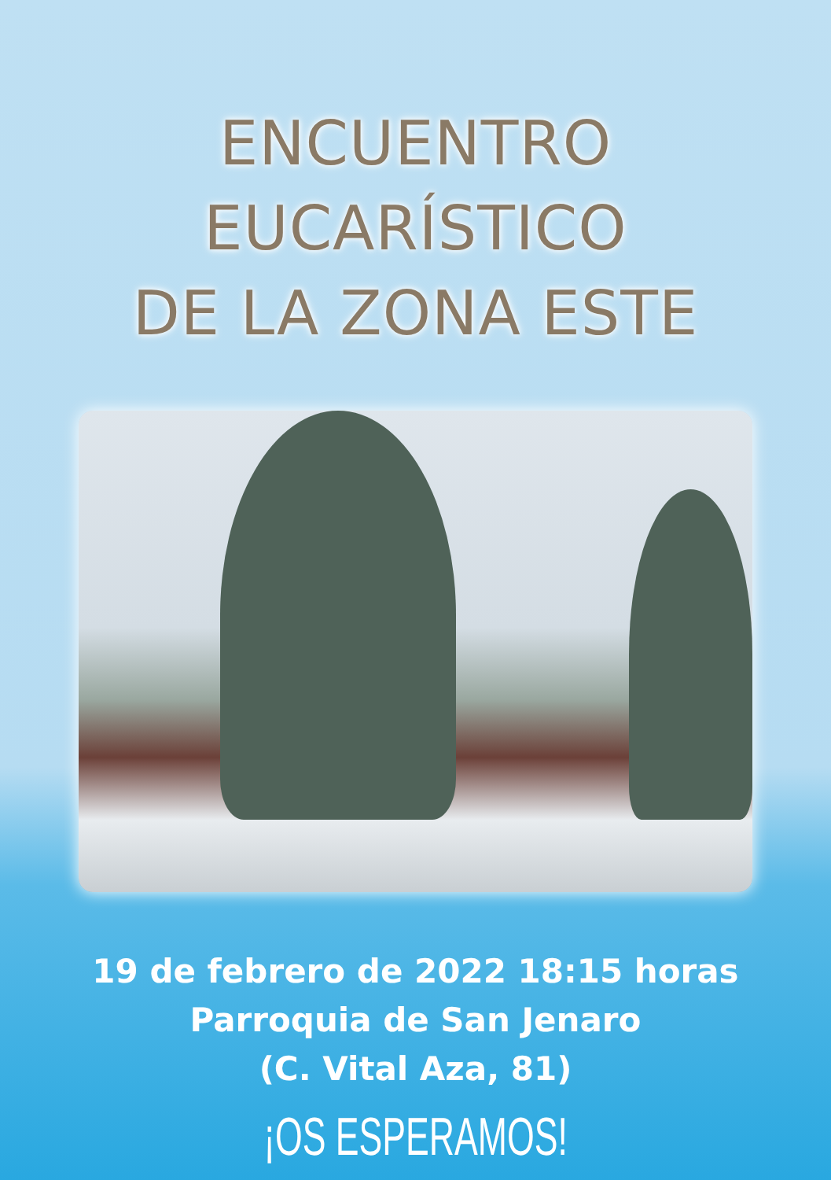ENCUENTRO EUCARÍSTICO
DE LA ZONA ESTE
19 de febrero de 2022 18:15 horas
Parroquia de San Jenaro
(C. Vital Aza, 81)
¡OS ESPERAMOS!